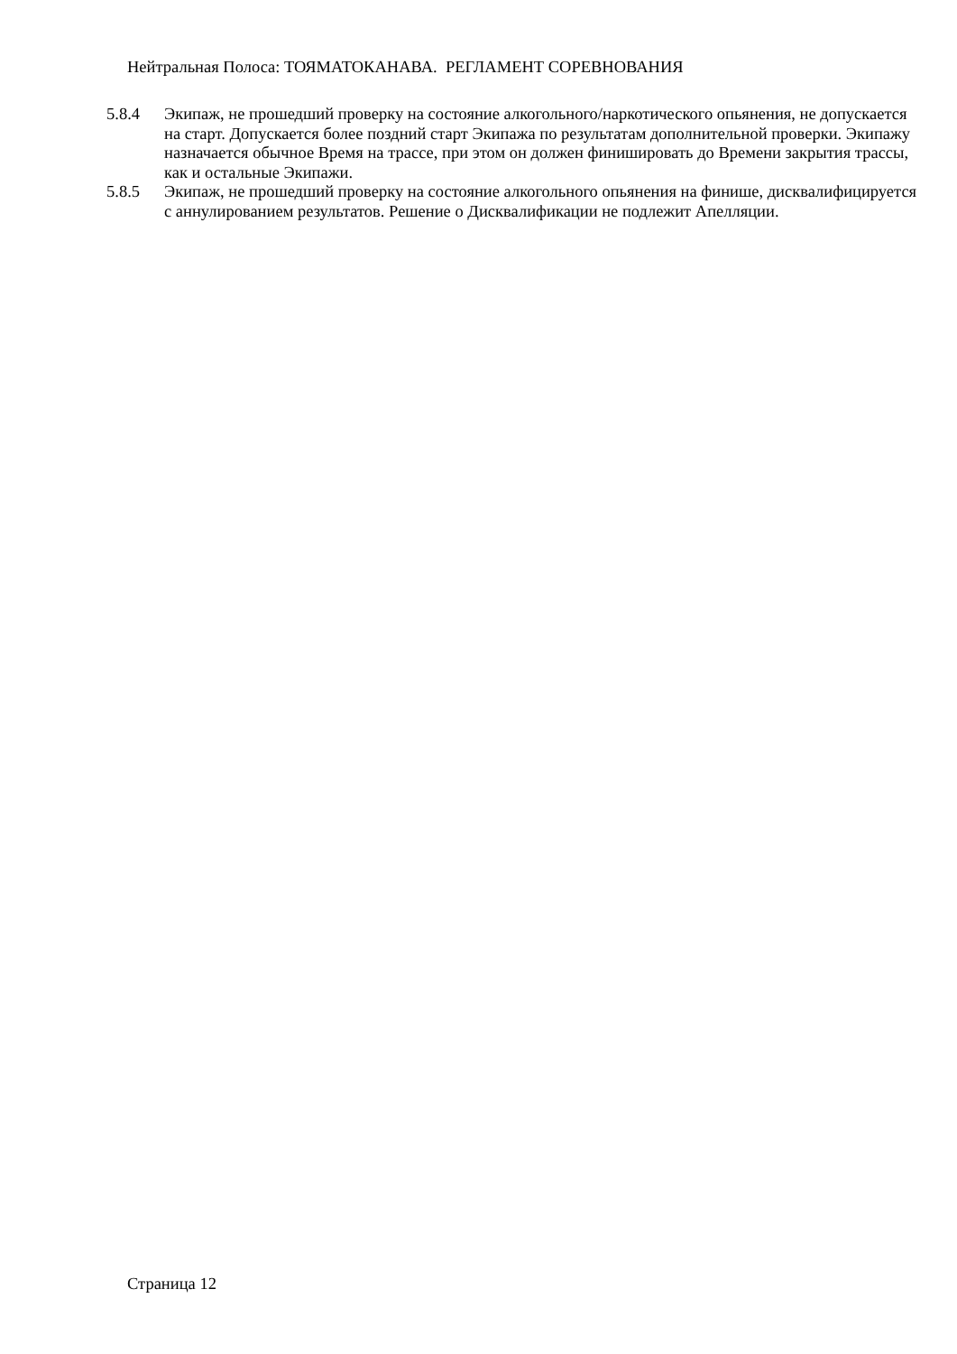Нейтральная Полоса: ТОЯМАТОКАНАВА. РЕГЛАМЕНТ СОРЕВНОВАНИЯ
5.8.4 Экипаж, не прошедший проверку на состояние алкогольного/наркотического опьянения, не допускается на старт. Допускается более поздний старт Экипажа по результатам дополнительной проверки. Экипажу назначается обычное Время на трассе, при этом он должен финишировать до Времени закрытия трассы, как и остальные Экипажи.
5.8.5 Экипаж, не прошедший проверку на состояние алкогольного опьянения на финише, дисквалифицируется с аннулированием результатов. Решение о Дисквалификации не подлежит Апелляции.
Страница 12